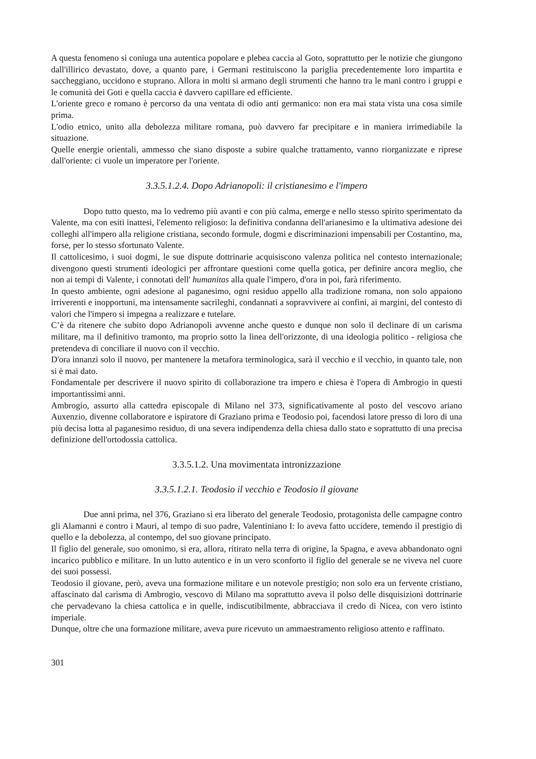A questa fenomeno si coniuga una autentica popolare e plebea caccia al Goto, soprattutto per le notizie che giungono dall'illirico devastato, dove, a quanto pare, i Germani restituiscono la pariglia precedentemente loro impartita e saccheggiano, uccidono e stuprano. Allora in molti si armano degli strumenti che hanno tra le mani contro i gruppi e le comunità dei Goti e quella caccia è davvero capillare ed efficiente.
L'oriente greco e romano è percorso da una ventata di odio anti germanico: non era mai stata vista una cosa simile prima.
L'odio etnico, unito alla debolezza militare romana, può davvero far precipitare e in maniera irrimediabile la situazione.
Quelle energie orientali, ammesso che siano disposte a subire qualche trattamento, vanno riorganizzate e riprese dall'oriente: ci vuole un imperatore per l'oriente.
3.3.5.1.2.4. Dopo Adrianopoli: il cristianesimo e l'impero
Dopo tutto questo, ma lo vedremo più avanti e con più calma, emerge e nello stesso spirito sperimentato da Valente, ma con esiti inattesi, l'elemento religioso: la definitiva condanna dell'arianesimo e la ultimativa adesione dei colleghi all'impero alla religione cristiana, secondo formule, dogmi e discriminazioni impensabili per Costantino, ma, forse, per lo stesso sfortunato Valente.
Il cattolicesimo, i suoi dogmi, le sue dispute dottrinarie acquisiscono valenza politica nel contesto internazionale; divengono questi strumenti ideologici per affrontare questioni come quella gotica, per definire ancora meglio, che non ai tempi di Valente, i connotati dell' humanitas alla quale l'impero, d'ora in poi, farà riferimento.
In questo ambiente, ogni adesione al paganesimo, ogni residuo appello alla tradizione romana, non solo appaiono irriverenti e inopportuni, ma intensamente sacrileghi, condannati a sopravvivere ai confini, ai margini, del contesto di valori che l'impero si impegna a realizzare e tutelare.
C’è da ritenere che subito dopo Adrianopoli avvenne anche questo e dunque non solo il declinare di un carisma militare, ma il definitivo tramonto, ma proprio sotto la linea dell'orizzonte, di una ideologia politico - religiosa che pretendeva di conciliare il nuovo con il vecchio.
D'ora innanzi solo il nuovo, per mantenere la metafora terminologica, sarà il vecchio e il vecchio, in quanto tale, non si è mai dato.
Fondamentale per descrivere il nuovo spirito di collaborazione tra impero e chiesa è l'opera di Ambrogio in questi importantissimi anni.
Ambrogio, assurto alla cattedra episcopale di Milano nel 373, significativamente al posto del vescovo ariano Auxenzio, divenne collaboratore e ispiratore di Graziano prima e Teodosio poi, facendosi latore presso di loro di una più decisa lotta al paganesimo residuo, di una severa indipendenza della chiesa dallo stato e soprattutto di una precisa definizione dell'ortodossia cattolica.
3.3.5.1.2. Una movimentata intronizzazione
3.3.5.1.2.1. Teodosio il vecchio e Teodosio il giovane
Due anni prima, nel 376, Graziano si era liberato del generale Teodosio, protagonista delle campagne contro gli Alamanni e contro i Mauri, al tempo di suo padre, Valentiniano I: lo aveva fatto uccidere, temendo il prestigio di quello e la debolezza, al contempo, del suo giovane principato.
Il figlio del generale, suo omonimo, si era, allora, ritirato nella terra di origine, la Spagna, e aveva abbandonato ogni incarico pubblico e militare. In un lutto autentico e in un vero sconforto il figlio del generale se ne viveva nel cuore dei suoi possessi.
Teodosio il giovane, però, aveva una formazione militare e un notevole prestigio; non solo era un fervente cristiano, affascinato dal carisma di Ambrogio, vescovo di Milano ma soprattutto aveva il polso delle disquisizioni dottrinarie che pervadevano la chiesa cattolica e in quelle, indiscutibilmente, abbracciava il credo di Nicea, con vero istinto imperiale.
Dunque, oltre che una formazione militare, aveva pure ricevuto un ammaestramento religioso attento e raffinato.
301